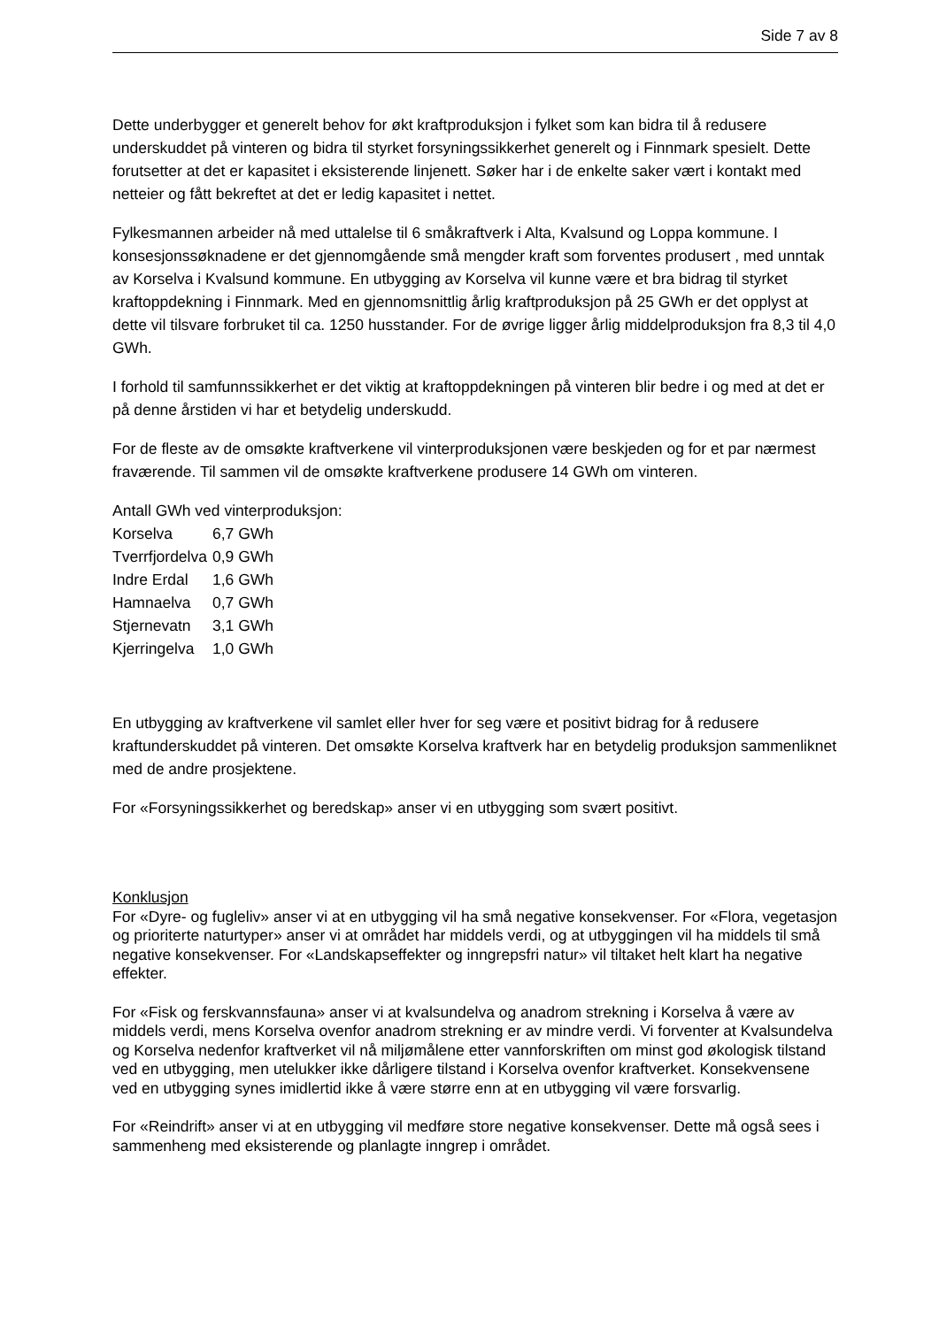Side 7 av 8
Dette underbygger et generelt behov for økt kraftproduksjon i fylket som kan bidra til å redusere underskuddet på vinteren og bidra til styrket forsyningssikkerhet generelt og i Finnmark spesielt. Dette forutsetter at det er kapasitet i eksisterende linjenett. Søker har i de enkelte saker vært i kontakt med netteier og fått bekreftet at det er ledig kapasitet i nettet.
Fylkesmannen arbeider nå med uttalelse til 6 småkraftverk i Alta, Kvalsund og Loppa kommune. I konsesjonssøknadene er det gjennomgående små mengder kraft som forventes produsert , med unntak av Korselva i Kvalsund kommune. En utbygging av Korselva vil kunne være et bra bidrag til styrket kraftoppdekning i Finnmark. Med en gjennomsnittlig årlig kraftproduksjon på 25 GWh er det opplyst at dette vil tilsvare forbruket til ca. 1250 husstander. For de øvrige ligger årlig middelproduksjon fra 8,3 til 4,0 GWh.
I forhold til samfunnssikkerhet er det viktig at kraftoppdekningen på vinteren blir bedre i og med at det er på denne årstiden vi har et betydelig underskudd.
For de fleste av de omsøkte kraftverkene vil vinterproduksjonen være beskjeden og for et par nærmest fraværende. Til sammen vil de omsøkte kraftverkene produsere 14 GWh om vinteren.
Antall GWh ved vinterproduksjon:
| Korselva | 6,7 GWh |
| Tverrfjordelva | 0,9 GWh |
| Indre Erdal | 1,6 GWh |
| Hamnaelva | 0,7 GWh |
| Stjernevatn | 3,1 GWh |
| Kjerringelva | 1,0 GWh |
En utbygging av kraftverkene vil samlet eller hver for seg være et positivt bidrag for å redusere kraftunderskuddet på vinteren. Det omsøkte Korselva kraftverk har en betydelig produksjon sammenliknet med de andre prosjektene.
For «Forsyningssikkerhet og beredskap» anser vi en utbygging som svært positivt.
Konklusjon
For «Dyre- og fugleliv» anser vi at en utbygging vil ha små negative konsekvenser. For «Flora, vegetasjon og prioriterte naturtyper» anser vi at området har middels verdi, og at utbyggingen vil ha middels til små negative konsekvenser. For «Landskapseffekter og inngrepsfri natur» vil tiltaket helt klart ha negative effekter.
For «Fisk og ferskvannsfauna» anser vi at kvalsundelva og anadrom strekning i Korselva å være av middels verdi, mens Korselva ovenfor anadrom strekning er av mindre verdi. Vi forventer at Kvalsundelva og Korselva nedenfor kraftverket vil nå miljømålene etter vannforskriften om minst god økologisk tilstand ved en utbygging, men utelukker ikke dårligere tilstand i Korselva ovenfor kraftverket. Konsekvensene ved en utbygging synes imidlertid ikke å være større enn at en utbygging vil være forsvarlig.
For «Reindrift» anser vi at en utbygging vil medføre store negative konsekvenser. Dette må også sees i sammenheng med eksisterende og planlagte inngrep i området.